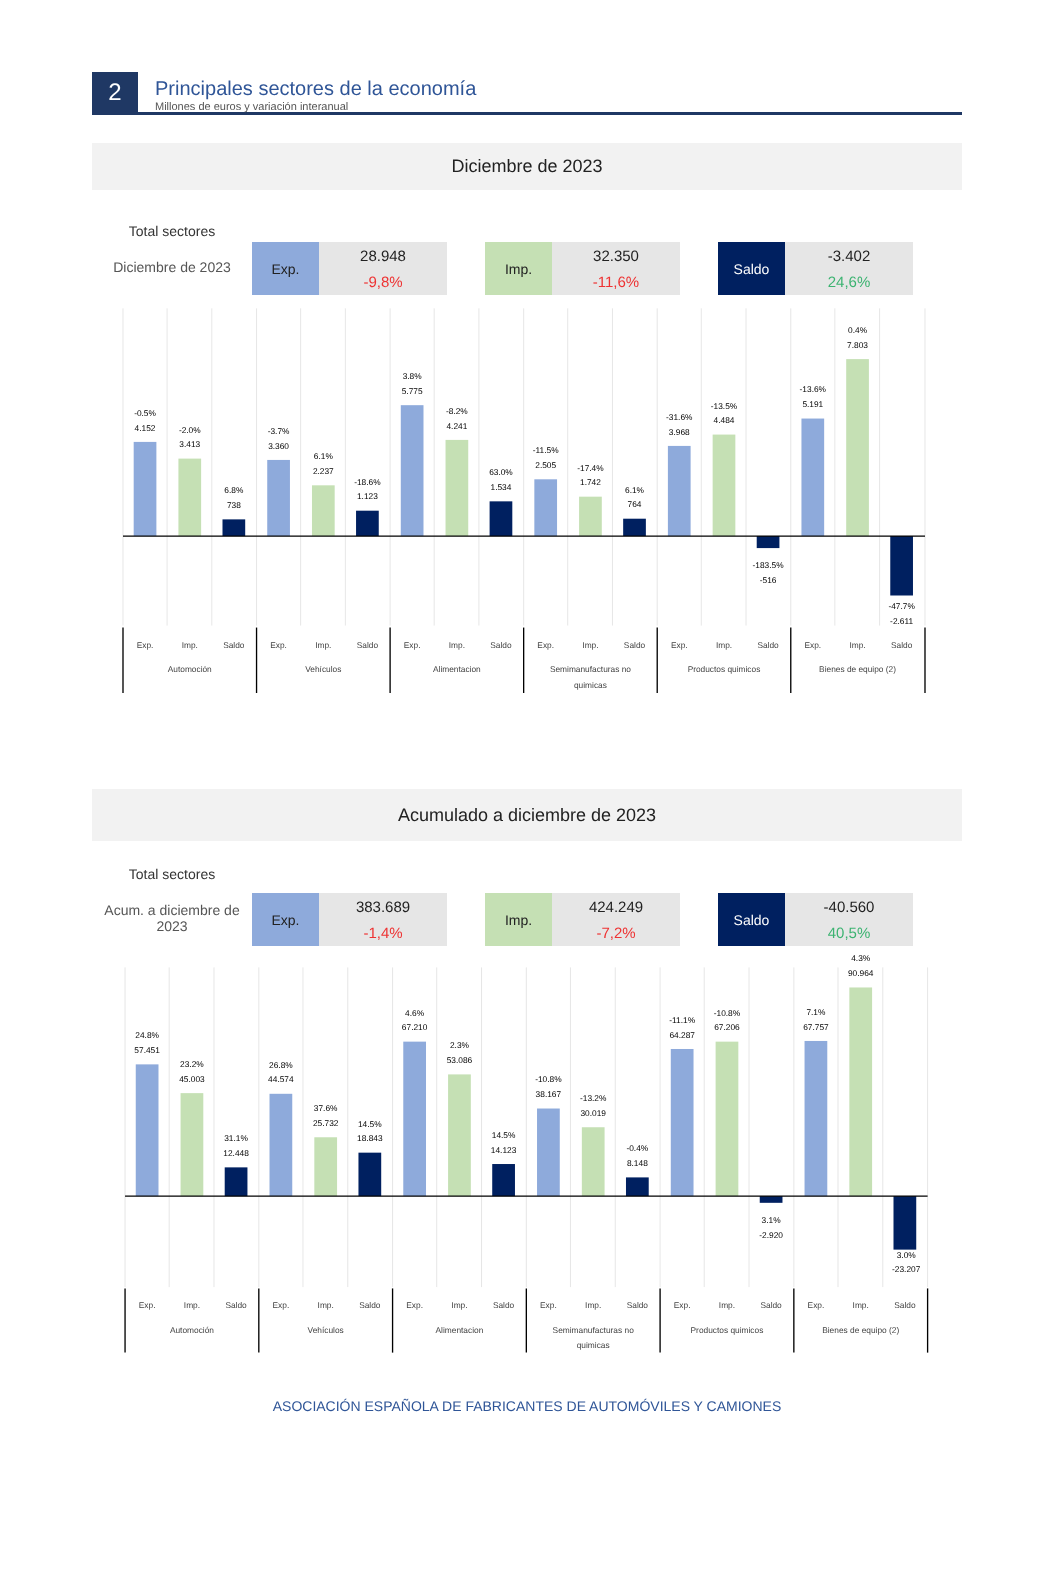2
Principales sectores de la economía
Millones de euros y variación interanual
Diciembre de 2023
Total sectores
Diciembre de 2023
Exp. 28.948
-9,8%
Imp. 32.350
-11,6%
Saldo -3.402
24,6%
-0.5%
4.152
-2.0%
3.413
6.8%
738
-3.7%
3.360
6.1%
2.237
-18.6%
1.123
3.8%
5.775
-8.2%
4.241
63.0%
1.534
-11.5%
2.505
-17.4%
1.742
6.1%
764
-31.6%
3.968
-13.5%
4.484
-183.5%
-516
-13.6%
5.191
0.4%
7.803
-47.7%
-2.611
Exp.
Imp.
Saldo
Exp.
Imp.
Saldo
Exp.
Imp.
Saldo
Exp.
Imp.
Saldo
Exp.
Imp.
Saldo
Exp.
Imp.
Saldo
Automoción
Vehículos
Alimentacion
Semimanufacturas no
quimicas
Productos quimicos
Bienes de equipo (2)
Acumulado a diciembre de 2023
Total sectores
Acum. a diciembre de 2023
Exp. 383.689
-1,4%
Imp. 424.249
-7,2%
Saldo -40.560
40,5%
24.8%
57.451
23.2%
45.003
31.1%
12.448
26.8%
44.574
37.6%
25.732
14.5%
18.843
4.6%
67.210
2.3%
53.086
14.5%
14.123
-10.8%
38.167
-13.2%
30.019
-0.4%
8.148
-11.1%
64.287
-10.8%
67.206
3.1%
-2.920
7.1%
67.757
4.3%
90.964
3.0%
-23.207
Exp.
Imp.
Saldo
Exp.
Imp.
Saldo
Exp.
Imp.
Saldo
Exp.
Imp.
Saldo
Exp.
Imp.
Saldo
Exp.
Imp.
Saldo
Automoción
Vehículos
Alimentacion
Semimanufacturas no
quimicas
Productos quimicos
Bienes de equipo (2)
ASOCIACIÓN ESPAÑOLA DE FABRICANTES DE AUTOMÓVILES Y CAMIONES